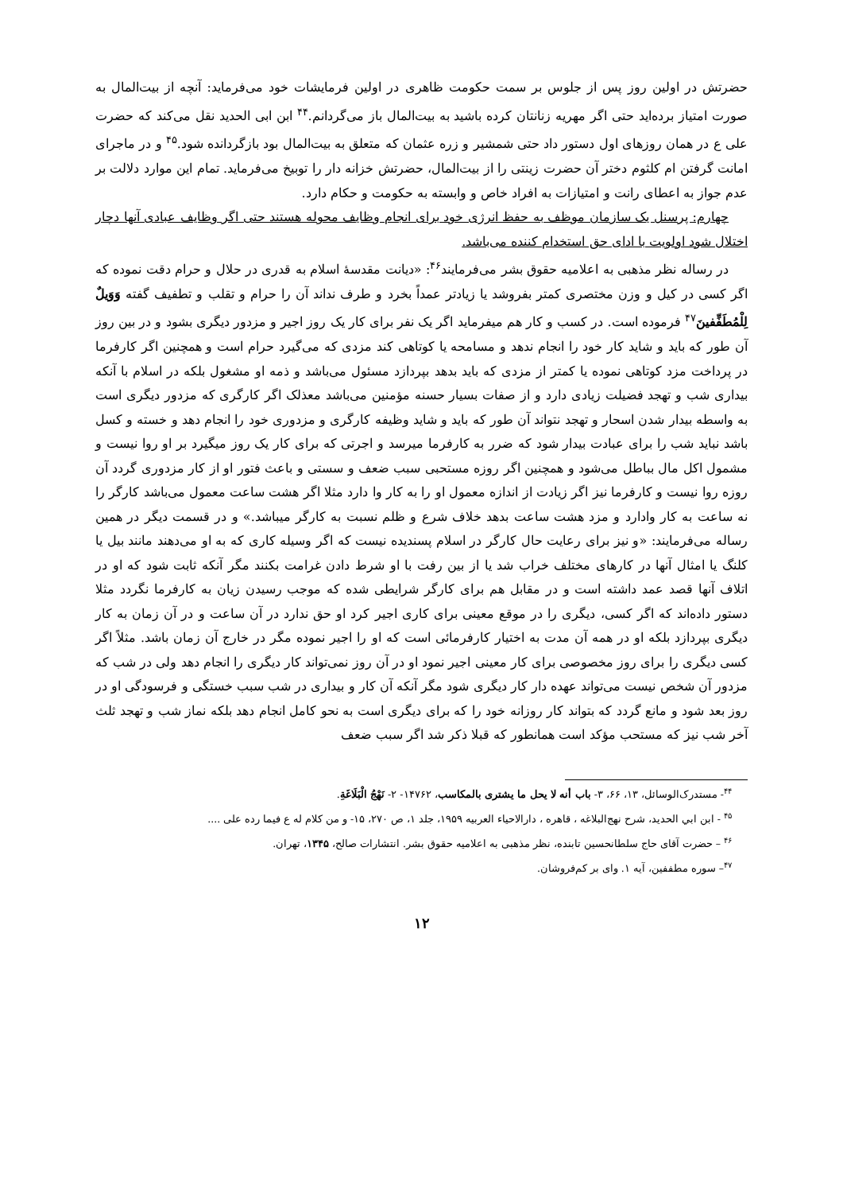حضرتش در اولین روز پس از جلوس بر سمت حکومت ظاهری در اولین فرمایشات خود می‌فرماید: آنچه از بیت‌المال به صورت امتیاز برده‌اید حتی اگر مهریه زنانتان کرده باشید به بیت‌المال باز می‌گردانم.<sup>۴۴</sup> ابن ابی الحدید نقل می‌کند که حضرت علی ع در همان روزهای اول دستور داد حتی شمشیر و زره عثمان که متعلق به بیت‌المال بود بازگردانده شود.<sup>۴۵</sup> و در ماجرای امانت گرفتن ام کلثوم دختر آن حضرت زینتی را از بیت‌المال، حضرتش خزانه دار را توبیخ می‌فرماید. تمام این موارد دلالت بر عدم جواز به اعطای رانت و امتیازات به افراد خاص و وابسته به حکومت و حکام دارد.
چهارم: پرسنل یک سازمان موظف به حفظ انرژی خود برای انجام وظایف محوله هستند حتی اگر وظایف عبادی آنها دچار اختلال شود اولویت با ادای حق استخدام کننده می‌باشد.
در رساله نظر مذهبی به اعلامیه حقوق بشر می‌فرمایند<sup>۴۶</sup>: «دیانت مقدسهٔ اسلام به قدری در حلال و حرام دقت نموده که اگر کسی در کیل و وزن مختصری کمتر بفروشد یا زیادتر عمداً بخرد و طرف نداند آن را حرام و تقلب و تطفیف گفته وَوَیلٌ لِلْمُطَفِّفینَ<sup>۴۷</sup> فرموده است. در کسب و کار هم میفرماید اگر یک نفر برای کار یک روز اجیر و مزدور دیگری بشود و در بین روز آن طور که باید و شاید کار خود را انجام ندهد و مسامحه یا کوتاهی کند مزدی که می‌گیرد حرام است و همچنین اگر کارفرما در پرداخت مزد کوتاهی نموده یا کمتر از مزدی که باید بدهد بپردازد مسئول می‌باشد و ذمه او مشغول بلکه در اسلام با آنکه بیداری شب و تهجد فضیلت زیادی دارد و از صفات بسیار حسنه مؤمنین می‌باشد معذلک اگر کارگری که مزدور دیگری است به واسطه بیدار شدن اسحار و تهجد نتواند آن طور که باید و شاید وظیفه کارگری و مزدوری خود را انجام دهد و خسته و کسل باشد نباید شب را برای عبادت بیدار شود که ضرر به کارفرما میرسد و اجرتی که برای کار یک روز میگیرد بر او روا نیست و مشمول اکل مال بباطل می‌شود و همچنین اگر روزه مستحبی سبب ضعف و سستی و باعث فتور او از کار مزدوری گردد آن روزه روا نیست و کارفرما نیز اگر زیادت از اندازه معمول او را به کار وا دارد مثلا اگر هشت ساعت معمول می‌باشد کارگر را نه ساعت به کار وادارد و مزد هشت ساعت بدهد خلاف شرع و ظلم نسبت به کارگر میباشد.» و در قسمت دیگر در همین رساله می‌فرمایند: «و نیز برای رعایت حال کارگر در اسلام پسندیده نیست که اگر وسیله کاری که به او می‌دهند مانند بیل یا کلنگ یا امثال آنها در کارهای مختلف خراب شد یا از بین رفت با او شرط دادن غرامت بکنند مگر آنکه ثابت شود که او در اتلاف آنها قصد عمد داشته است و در مقابل هم برای کارگر شرایطی شده که موجب رسیدن زیان به کارفرما نگردد مثلا دستور داده‌اند که اگر کسی، دیگری را در موقع معینی برای کاری اجیر کرد او حق ندارد در آن ساعت و در آن زمان به کار دیگری بپردازد بلکه او در همه آن مدت به اختیار کارفرمائی است که او را اجیر نموده مگر در خارج آن زمان باشد. مثلاً اگر کسی دیگری را برای روز مخصوصی برای کار معینی اجیر نمود او در آن روز نمی‌تواند کار دیگری را انجام دهد ولی در شب که مزدور آن شخص نیست می‌تواند عهده دار کار دیگری شود مگر آنکه آن کار و بیداری در شب سبب خستگی و فرسودگی او در روز بعد شود و مانع گردد که بتواند کار روزانه خود را که برای دیگری است به نحو کامل انجام دهد بلکه نماز شب و تهجد ثلث آخر شب نیز که مستحب مؤکد است همانطور که قبلا ذکر شد اگر سبب ضعف
<sup>۴۴</sup>- مستدرک‌الوسائل، ۱۳، ۶۶، ۳- باب أنه لا یحل ما یشتری بالمکاسب، ۱۴۷۶۲- ۲- نَهْجُ الْبَلَاغَةِ.
<sup>۴۵</sup> - ابن ابي الحديد، شرح نهج‌البلاغه ، قاهره ، دارالاحياء العربيه ۱۹۵۹، جلد ۱، ص ۲۷۰، ۱۵- و من کلام له ع فيما رده على ....
<sup>۴۶</sup> – حضرت آقای حاج سلطانحسین تابنده، نظر مذهبی به اعلامیه حقوق بشر. انتشارات صالح، ۱۳۴۵، تهران.
<sup>۴۷</sup>– سوره مطففین، آیه ۱. وای بر کم‌فروشان.
۱۲